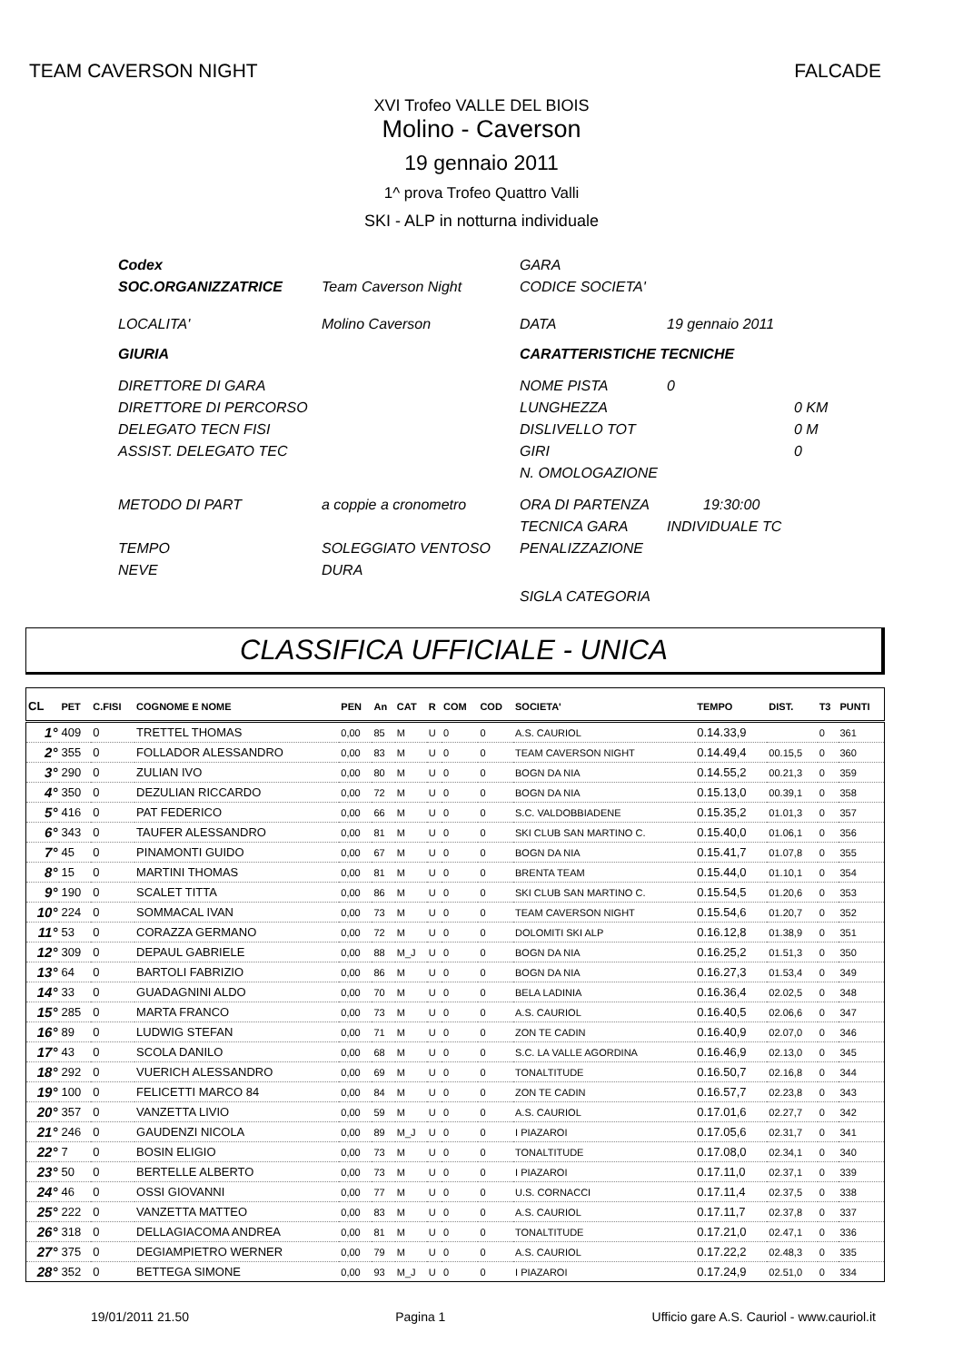TEAM CAVERSON NIGHT FALCADE
XVI Trofeo VALLE DEL BIOIS
Molino - Caverson
19 gennaio 2011
1^ prova Trofeo Quattro Valli
SKI - ALP in notturna individuale
| Codex | | GARA | | |
| SOC.ORGANIZZATRICE | Team Caverson Night | CODICE SOCIETA' | | |
| LOCALITA' | Molino Caverson | DATA | 19 gennaio 2011 | |
| GIURIA | | CARATTERISTICHE TECNICHE | | |
| DIRETTORE DI GARA | | NOME PISTA | 0 | |
| DIRETTORE DI PERCORSO | | LUNGHEZZA | | 0 KM |
| DELEGATO TECN FISI | | DISLIVELLO TOT | | 0 M |
| ASSIST. DELEGATO TEC | | GIRI | | 0 |
| | | N. OMOLOGAZIONE | | |
| METODO DI PART | a coppie a cronometro | ORA DI PARTENZA | 19:30:00 | |
| | | TECNICA GARA | INDIVIDUALE TC | |
| TEMPO | SOLEGGIATO VENTOSO | PENALIZZAZIONE | | |
| NEVE | DURA | | | |
| | | SIGLA CATEGORIA | | |
CLASSIFICA UFFICIALE - UNICA
| CL | PET | C.FISI | COGNOME E NOME | PEN | An | CAT | R | COM | COD | SOCIETA' | TEMPO | DIST. | T3 | PUNTI |
| --- | --- | --- | --- | --- | --- | --- | --- | --- | --- | --- | --- | --- | --- | --- |
| 1° | 409 | 0 | TRETTEL THOMAS | 0,00 | 85 | M | U | 0 | 0 | A.S. CAURIOL | 0.14.33,9 | | 0 | 361 |
| 2° | 355 | 0 | FOLLADOR ALESSANDRO | 0,00 | 83 | M | U | 0 | 0 | TEAM CAVERSON NIGHT | 0.14.49,4 | 00.15,5 | 0 | 360 |
| 3° | 290 | 0 | ZULIAN IVO | 0,00 | 80 | M | U | 0 | 0 | BOGN DA NIA | 0.14.55,2 | 00.21,3 | 0 | 359 |
| 4° | 350 | 0 | DEZULIAN RICCARDO | 0,00 | 72 | M | U | 0 | 0 | BOGN DA NIA | 0.15.13,0 | 00.39,1 | 0 | 358 |
| 5° | 416 | 0 | PAT FEDERICO | 0,00 | 66 | M | U | 0 | 0 | S.C. VALDOBBIADENE | 0.15.35,2 | 01.01,3 | 0 | 357 |
| 6° | 343 | 0 | TAUFER ALESSANDRO | 0,00 | 81 | M | U | 0 | 0 | SKI CLUB SAN MARTINO C. | 0.15.40,0 | 01.06,1 | 0 | 356 |
| 7° | 45 | 0 | PINAMONTI GUIDO | 0,00 | 67 | M | U | 0 | 0 | BOGN DA NIA | 0.15.41,7 | 01.07,8 | 0 | 355 |
| 8° | 15 | 0 | MARTINI THOMAS | 0,00 | 81 | M | U | 0 | 0 | BRENTA TEAM | 0.15.44,0 | 01.10,1 | 0 | 354 |
| 9° | 190 | 0 | SCALET TITTA | 0,00 | 86 | M | U | 0 | 0 | SKI CLUB SAN MARTINO C. | 0.15.54,5 | 01.20,6 | 0 | 353 |
| 10° | 224 | 0 | SOMMACAL IVAN | 0,00 | 73 | M | U | 0 | 0 | TEAM CAVERSON NIGHT | 0.15.54,6 | 01.20,7 | 0 | 352 |
| 11° | 53 | 0 | CORAZZA GERMANO | 0,00 | 72 | M | U | 0 | 0 | DOLOMITI SKI ALP | 0.16.12,8 | 01.38,9 | 0 | 351 |
| 12° | 309 | 0 | DEPAUL GABRIELE | 0,00 | 88 | M_J | U | 0 | 0 | BOGN DA NIA | 0.16.25,2 | 01.51,3 | 0 | 350 |
| 13° | 64 | 0 | BARTOLI FABRIZIO | 0,00 | 86 | M | U | 0 | 0 | BOGN DA NIA | 0.16.27,3 | 01.53,4 | 0 | 349 |
| 14° | 33 | 0 | GUADAGNINI ALDO | 0,00 | 70 | M | U | 0 | 0 | BELA LADINIA | 0.16.36,4 | 02.02,5 | 0 | 348 |
| 15° | 285 | 0 | MARTA FRANCO | 0,00 | 73 | M | U | 0 | 0 | A.S. CAURIOL | 0.16.40,5 | 02.06,6 | 0 | 347 |
| 16° | 89 | 0 | LUDWIG STEFAN | 0,00 | 71 | M | U | 0 | 0 | ZON TE CADIN | 0.16.40,9 | 02.07,0 | 0 | 346 |
| 17° | 43 | 0 | SCOLA DANILO | 0,00 | 68 | M | U | 0 | 0 | S.C. LA VALLE AGORDINA | 0.16.46,9 | 02.13,0 | 0 | 345 |
| 18° | 292 | 0 | VUERICH ALESSANDRO | 0,00 | 69 | M | U | 0 | 0 | TONALTITUDE | 0.16.50,7 | 02.16,8 | 0 | 344 |
| 19° | 100 | 0 | FELICETTI MARCO 84 | 0,00 | 84 | M | U | 0 | 0 | ZON TE CADIN | 0.16.57,7 | 02.23,8 | 0 | 343 |
| 20° | 357 | 0 | VANZETTA LIVIO | 0,00 | 59 | M | U | 0 | 0 | A.S. CAURIOL | 0.17.01,6 | 02.27,7 | 0 | 342 |
| 21° | 246 | 0 | GAUDENZI NICOLA | 0,00 | 89 | M_J | U | 0 | 0 | I PIAZAROI | 0.17.05,6 | 02.31,7 | 0 | 341 |
| 22° | 7 | 0 | BOSIN ELIGIO | 0,00 | 73 | M | U | 0 | 0 | TONALTITUDE | 0.17.08,0 | 02.34,1 | 0 | 340 |
| 23° | 50 | 0 | BERTELLE ALBERTO | 0,00 | 73 | M | U | 0 | 0 | I PIAZAROI | 0.17.11,0 | 02.37,1 | 0 | 339 |
| 24° | 46 | 0 | OSSI GIOVANNI | 0,00 | 77 | M | U | 0 | 0 | U.S. CORNACCI | 0.17.11,4 | 02.37,5 | 0 | 338 |
| 25° | 222 | 0 | VANZETTA MATTEO | 0,00 | 83 | M | U | 0 | 0 | A.S. CAURIOL | 0.17.11,7 | 02.37,8 | 0 | 337 |
| 26° | 318 | 0 | DELLAGIACOMA ANDREA | 0,00 | 81 | M | U | 0 | 0 | TONALTITUDE | 0.17.21,0 | 02.47,1 | 0 | 336 |
| 27° | 375 | 0 | DEGIAMPIETRO WERNER | 0,00 | 79 | M | U | 0 | 0 | A.S. CAURIOL | 0.17.22,2 | 02.48,3 | 0 | 335 |
| 28° | 352 | 0 | BETTEGA SIMONE | 0,00 | 93 | M_J | U | 0 | 0 | I PIAZAROI | 0.17.24,9 | 02.51,0 | 0 | 334 |
19/01/2011 21.50 Pagina 1 Ufficio gare A.S. Cauriol - www.cauriol.it